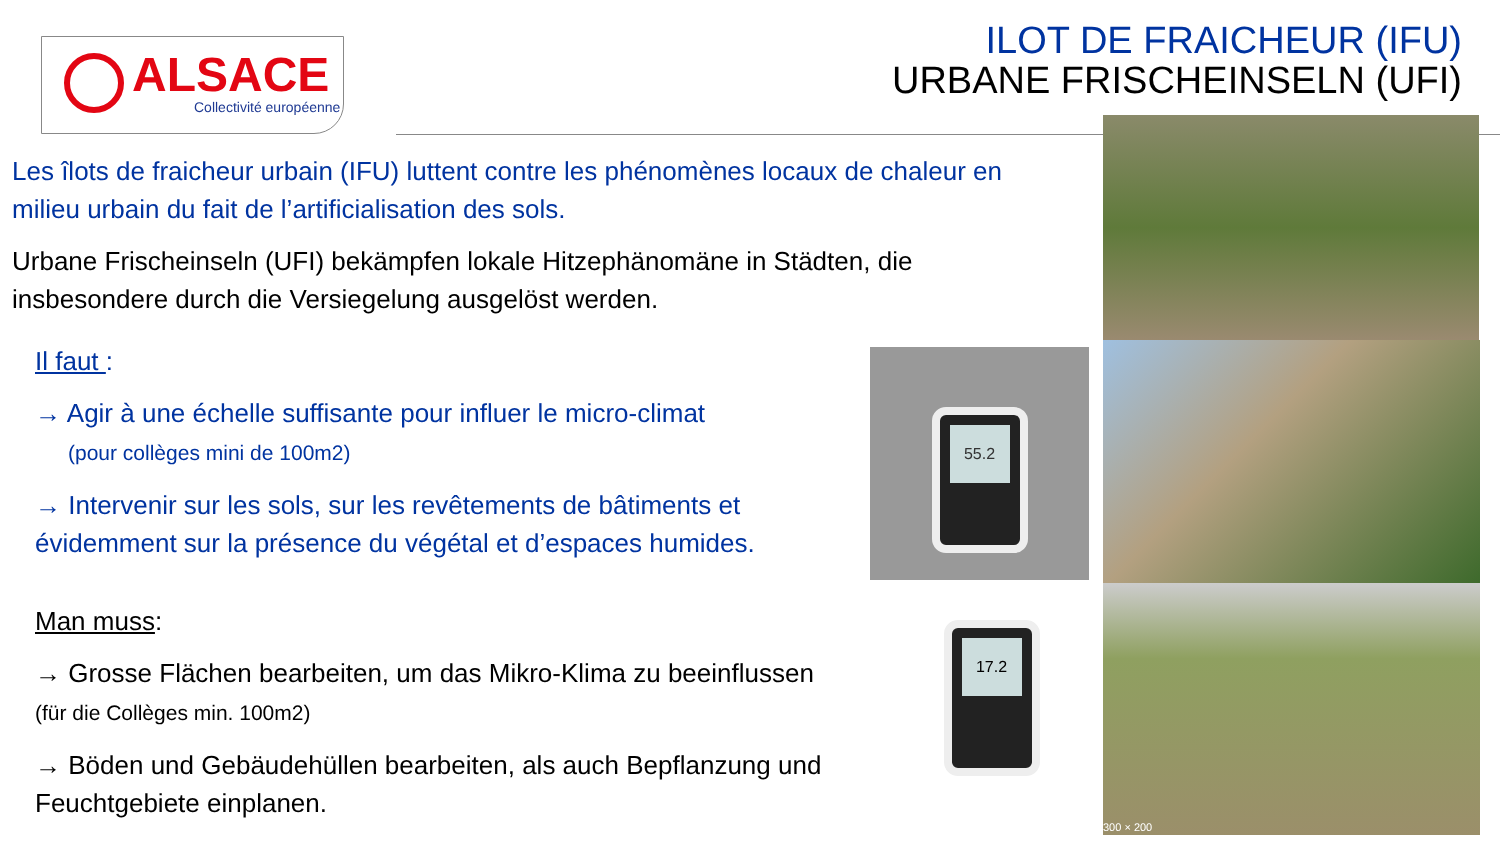ALSACE
Collectivité européenne
ILOT DE FRAICHEUR (IFU)
URBANE FRISCHEINSELN (UFI)
Les îlots de fraicheur urbain (IFU) luttent contre les phénomènes locaux de chaleur en milieu urbain du fait de l’artificialisation des sols.
Urbane Frischeinseln (UFI) bekämpfen lokale Hitzephänomäne in Städten, die insbesondere durch die Versiegelung ausgelöst werden.
Il faut :
→ Agir à une échelle suffisante pour influer le micro-climat
(pour collèges mini de 100m2)
→ Intervenir sur les sols, sur les revêtements de bâtiments et évidemment sur la présence du végétal et d’espaces humides.
Man muss:
→ Grosse Flächen bearbeiten, um das Mikro-Klima zu beeinflussen
(für die Collèges min. 100m2)
→ Böden und Gebäudehüllen bearbeiten, als auch Bepflanzung und Feuchtgebiete einplanen.
300 × 200
55.2
17.2